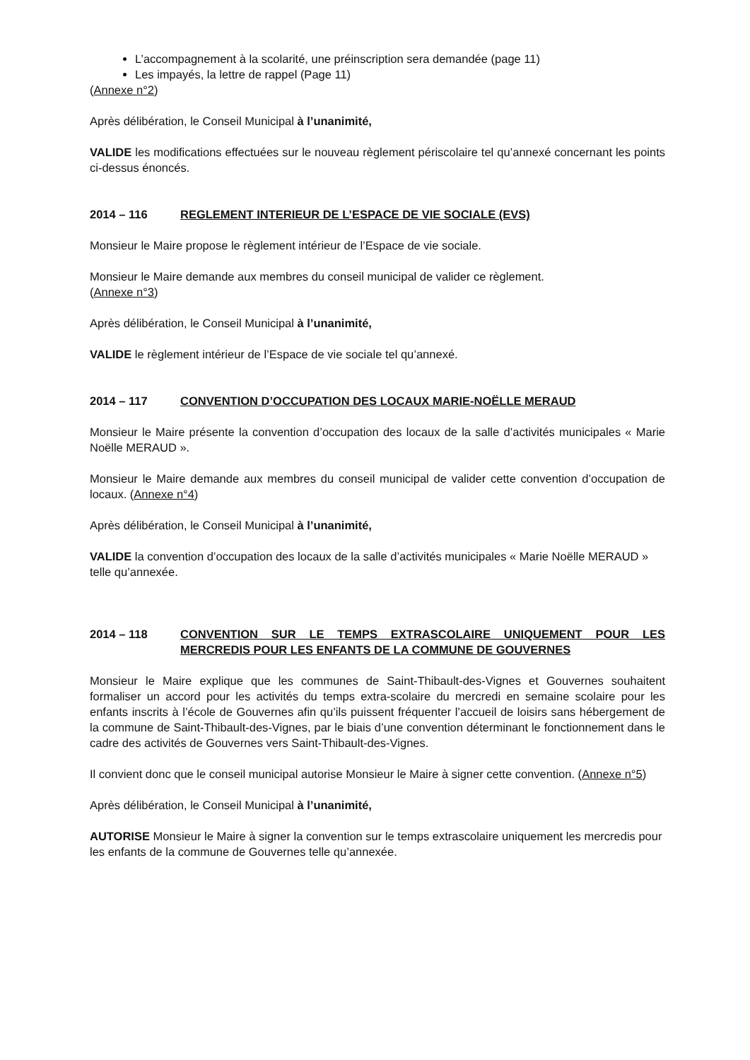L’accompagnement à la scolarité, une préinscription sera demandée (page 11)
Les impayés, la lettre de rappel (Page 11)
(Annexe n°2)
Après délibération, le Conseil Municipal à l’unanimité,
VALIDE les modifications effectuées sur le nouveau règlement périscolaire tel qu’annexé concernant les points ci-dessus énoncés.
2014 – 116 REGLEMENT INTERIEUR DE L’ESPACE DE VIE SOCIALE (EVS)
Monsieur le Maire propose le règlement intérieur de l’Espace de vie sociale.
Monsieur le Maire demande aux membres du conseil municipal de valider ce règlement.
(Annexe n°3)
Après délibération, le Conseil Municipal à l’unanimité,
VALIDE le règlement intérieur de l’Espace de vie sociale tel qu’annexé.
2014 – 117 CONVENTION D’OCCUPATION DES LOCAUX MARIE-NOËLLE MERAUD
Monsieur le Maire présente la convention d’occupation des locaux de la salle d’activités municipales « Marie Noëlle MERAUD ».
Monsieur le Maire demande aux membres du conseil municipal de valider cette convention d’occupation de locaux. (Annexe n°4)
Après délibération, le Conseil Municipal à l’unanimité,
VALIDE la convention d’occupation des locaux de la salle d’activités municipales « Marie Noëlle MERAUD » telle qu’annexée.
2014 – 118 CONVENTION SUR LE TEMPS EXTRASCOLAIRE UNIQUEMENT POUR LES MERCREDIS POUR LES ENFANTS DE LA COMMUNE DE GOUVERNES
Monsieur le Maire explique que les communes de Saint-Thibault-des-Vignes et Gouvernes souhaitent formaliser un accord pour les activités du temps extra-scolaire du mercredi en semaine scolaire pour les enfants inscrits à l’école de Gouvernes afin qu’ils puissent fréquenter l’accueil de loisirs sans hébergement de la commune de Saint-Thibault-des-Vignes, par le biais d’une convention déterminant le fonctionnement dans le cadre des activités de Gouvernes vers Saint-Thibault-des-Vignes.
Il convient donc que le conseil municipal autorise Monsieur le Maire à signer cette convention. (Annexe n°5)
Après délibération, le Conseil Municipal à l’unanimité,
AUTORISE Monsieur le Maire à signer la convention sur le temps extrascolaire uniquement les mercredis pour les enfants de la commune de Gouvernes telle qu’annexée.